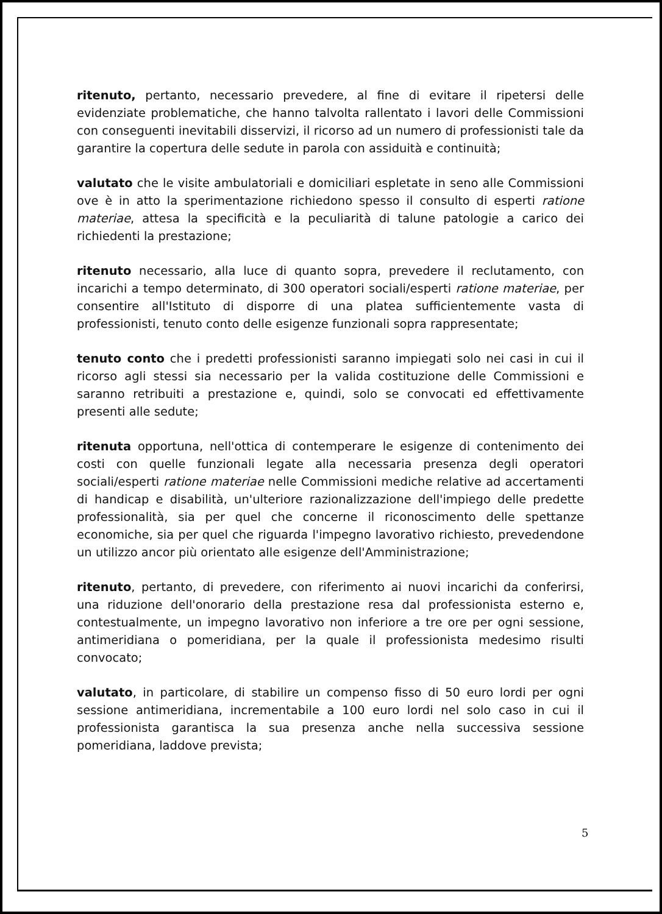ritenuto, pertanto, necessario prevedere, al fine di evitare il ripetersi delle evidenziate problematiche, che hanno talvolta rallentato i lavori delle Commissioni con conseguenti inevitabili disservizi, il ricorso ad un numero di professionisti tale da garantire la copertura delle sedute in parola con assiduità e continuità;
valutato che le visite ambulatoriali e domiciliari espletate in seno alle Commissioni ove è in atto la sperimentazione richiedono spesso il consulto di esperti ratione materiae, attesa la specificità e la peculiarità di talune patologie a carico dei richiedenti la prestazione;
ritenuto necessario, alla luce di quanto sopra, prevedere il reclutamento, con incarichi a tempo determinato, di 300 operatori sociali/esperti ratione materiae, per consentire all'Istituto di disporre di una platea sufficientemente vasta di professionisti, tenuto conto delle esigenze funzionali sopra rappresentate;
tenuto conto che i predetti professionisti saranno impiegati solo nei casi in cui il ricorso agli stessi sia necessario per la valida costituzione delle Commissioni e saranno retribuiti a prestazione e, quindi, solo se convocati ed effettivamente presenti alle sedute;
ritenuta opportuna, nell'ottica di contemperare le esigenze di contenimento dei costi con quelle funzionali legate alla necessaria presenza degli operatori sociali/esperti ratione materiae nelle Commissioni mediche relative ad accertamenti di handicap e disabilità, un'ulteriore razionalizzazione dell'impiego delle predette professionalità, sia per quel che concerne il riconoscimento delle spettanze economiche, sia per quel che riguarda l'impegno lavorativo richiesto, prevedendone un utilizzo ancor più orientato alle esigenze dell'Amministrazione;
ritenuto, pertanto, di prevedere, con riferimento ai nuovi incarichi da conferirsi, una riduzione dell'onorario della prestazione resa dal professionista esterno e, contestualmente, un impegno lavorativo non inferiore a tre ore per ogni sessione, antimeridiana o pomeridiana, per la quale il professionista medesimo risulti convocato;
valutato, in particolare, di stabilire un compenso fisso di 50 euro lordi per ogni sessione antimeridiana, incrementabile a 100 euro lordi nel solo caso in cui il professionista garantisca la sua presenza anche nella successiva sessione pomeridiana, laddove prevista;
5